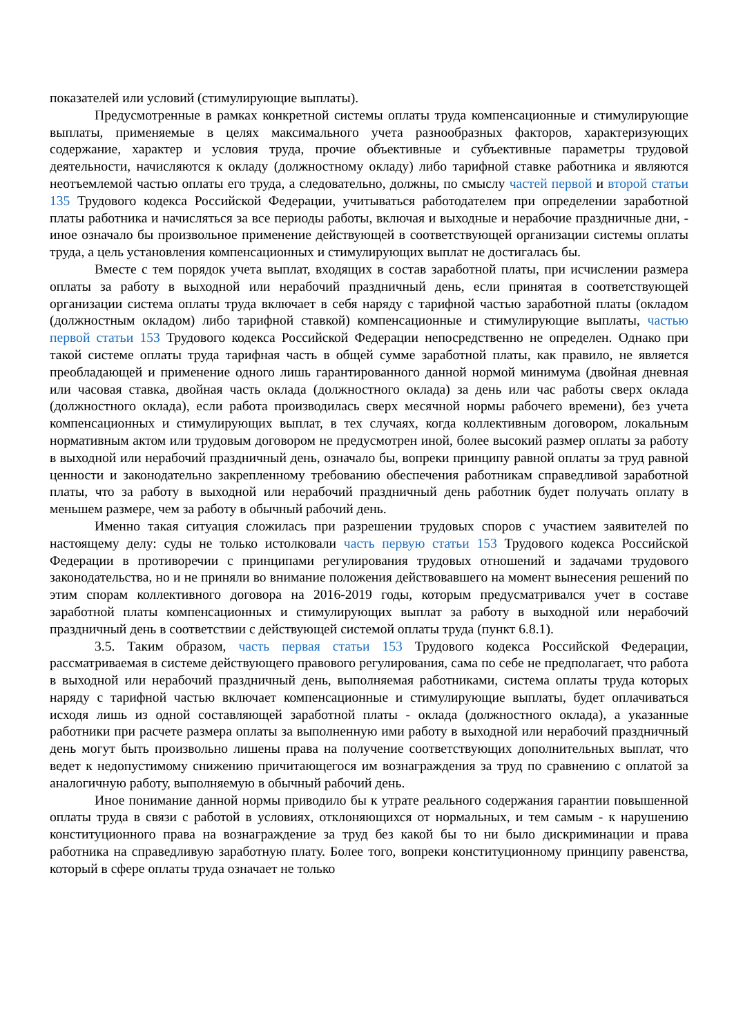показателей или условий (стимулирующие выплаты).
Предусмотренные в рамках конкретной системы оплаты труда компенсационные и стимулирующие выплаты, применяемые в целях максимального учета разнообразных факторов, характеризующих содержание, характер и условия труда, прочие объективные и субъективные параметры трудовой деятельности, начисляются к окладу (должностному окладу) либо тарифной ставке работника и являются неотъемлемой частью оплаты его труда, а следовательно, должны, по смыслу частей первой и второй статьи 135 Трудового кодекса Российской Федерации, учитываться работодателем при определении заработной платы работника и начисляться за все периоды работы, включая и выходные и нерабочие праздничные дни, - иное означало бы произвольное применение действующей в соответствующей организации системы оплаты труда, а цель установления компенсационных и стимулирующих выплат не достигалась бы.
Вместе с тем порядок учета выплат, входящих в состав заработной платы, при исчислении размера оплаты за работу в выходной или нерабочий праздничный день, если принятая в соответствующей организации система оплаты труда включает в себя наряду с тарифной частью заработной платы (окладом (должностным окладом) либо тарифной ставкой) компенсационные и стимулирующие выплаты, частью первой статьи 153 Трудового кодекса Российской Федерации непосредственно не определен. Однако при такой системе оплаты труда тарифная часть в общей сумме заработной платы, как правило, не является преобладающей и применение одного лишь гарантированного данной нормой минимума (двойная дневная или часовая ставка, двойная часть оклада (должностного оклада) за день или час работы сверх оклада (должностного оклада), если работа производилась сверх месячной нормы рабочего времени), без учета компенсационных и стимулирующих выплат, в тех случаях, когда коллективным договором, локальным нормативным актом или трудовым договором не предусмотрен иной, более высокий размер оплаты за работу в выходной или нерабочий праздничный день, означало бы, вопреки принципу равной оплаты за труд равной ценности и законодательно закрепленному требованию обеспечения работникам справедливой заработной платы, что за работу в выходной или нерабочий праздничный день работник будет получать оплату в меньшем размере, чем за работу в обычный рабочий день.
Именно такая ситуация сложилась при разрешении трудовых споров с участием заявителей по настоящему делу: суды не только истолковали часть первую статьи 153 Трудового кодекса Российской Федерации в противоречии с принципами регулирования трудовых отношений и задачами трудового законодательства, но и не приняли во внимание положения действовавшего на момент вынесения решений по этим спорам коллективного договора на 2016-2019 годы, которым предусматривался учет в составе заработной платы компенсационных и стимулирующих выплат за работу в выходной или нерабочий праздничный день в соответствии с действующей системой оплаты труда (пункт 6.8.1).
3.5. Таким образом, часть первая статьи 153 Трудового кодекса Российской Федерации, рассматриваемая в системе действующего правового регулирования, сама по себе не предполагает, что работа в выходной или нерабочий праздничный день, выполняемая работниками, система оплаты труда которых наряду с тарифной частью включает компенсационные и стимулирующие выплаты, будет оплачиваться исходя лишь из одной составляющей заработной платы - оклада (должностного оклада), а указанные работники при расчете размера оплаты за выполненную ими работу в выходной или нерабочий праздничный день могут быть произвольно лишены права на получение соответствующих дополнительных выплат, что ведет к недопустимому снижению причитающегося им вознаграждения за труд по сравнению с оплатой за аналогичную работу, выполняемую в обычный рабочий день.
Иное понимание данной нормы приводило бы к утрате реального содержания гарантии повышенной оплаты труда в связи с работой в условиях, отклоняющихся от нормальных, и тем самым - к нарушению конституционного права на вознаграждение за труд без какой бы то ни было дискриминации и права работника на справедливую заработную плату. Более того, вопреки конституционному принципу равенства, который в сфере оплаты труда означает не только